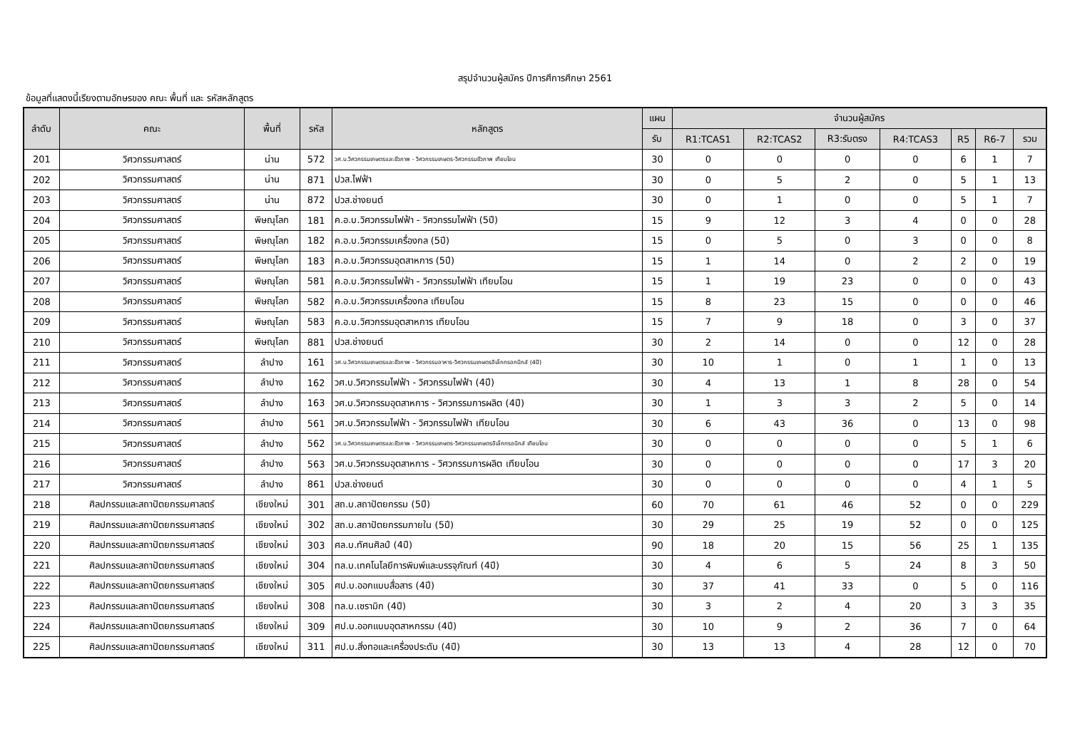สรุปจำนวนผู้สมัคร ปีการศึการศึกษา 2561
ข้อมูลที่แสดงนี้เรียงตามอักษรของ คณะ พื้นที่ และ รหัสหลักสูตร
| ลำดับ | คณะ | พื้นที่ | รหัส | หลักสูตร | แผน | จำนวนผู้สมัคร | | | | | | |
| --- | --- | --- | --- | --- | --- | --- | --- | --- | --- | --- | --- | --- |
| | | | | | รับ | R1:TCAS1 | R2:TCAS2 | R3:รับตรง | R4:TCAS3 | R5 | R6-7 | รวม |
| 201 | วิศวกรรมศาสตร์ | น่าน | 572 | วศ.บ.วิศวกรรมเกษตรและชีวภาพ - วิศวกรรมเกษตร-วิศวกรรมชีวภาพ เทียบโอน | 30 | 0 | 0 | 0 | 0 | 6 | 1 | 7 |
| 202 | วิศวกรรมศาสตร์ | น่าน | 871 | ปวส.ไฟฟ้า | 30 | 0 | 5 | 2 | 0 | 5 | 1 | 13 |
| 203 | วิศวกรรมศาสตร์ | น่าน | 872 | ปวส.ช่างยนต์ | 30 | 0 | 1 | 0 | 0 | 5 | 1 | 7 |
| 204 | วิศวกรรมศาสตร์ | พิษณุโลก | 181 | ค.อ.บ.วิศวกรรมไฟฟ้า - วิศวกรรมไฟฟ้า (5ปี) | 15 | 9 | 12 | 3 | 4 | 0 | 0 | 28 |
| 205 | วิศวกรรมศาสตร์ | พิษณุโลก | 182 | ค.อ.บ.วิศวกรรมเครื่องกล (5ปี) | 15 | 0 | 5 | 0 | 3 | 0 | 0 | 8 |
| 206 | วิศวกรรมศาสตร์ | พิษณุโลก | 183 | ค.อ.บ.วิศวกรรมอุตสาหการ (5ปี) | 15 | 1 | 14 | 0 | 2 | 2 | 0 | 19 |
| 207 | วิศวกรรมศาสตร์ | พิษณุโลก | 581 | ค.อ.บ.วิศวกรรมไฟฟ้า - วิศวกรรมไฟฟ้า เทียบโอน | 15 | 1 | 19 | 23 | 0 | 0 | 0 | 43 |
| 208 | วิศวกรรมศาสตร์ | พิษณุโลก | 582 | ค.อ.บ.วิศวกรรมเครื่องกล เทียบโอน | 15 | 8 | 23 | 15 | 0 | 0 | 0 | 46 |
| 209 | วิศวกรรมศาสตร์ | พิษณุโลก | 583 | ค.อ.บ.วิศวกรรมอุตสาหการ เทียบโอน | 15 | 7 | 9 | 18 | 0 | 3 | 0 | 37 |
| 210 | วิศวกรรมศาสตร์ | พิษณุโลก | 881 | ปวส.ช่างยนต์ | 30 | 2 | 14 | 0 | 0 | 12 | 0 | 28 |
| 211 | วิศวกรรมศาสตร์ | ลำปาง | 161 | วศ.บ.วิศวกรรมเกษตรและชีวภาพ - วิศวกรรมอาหาร-วิศวกรรมเกษตรอิเล็กทรอกนิกส์ (4ปี) | 30 | 10 | 1 | 0 | 1 | 1 | 0 | 13 |
| 212 | วิศวกรรมศาสตร์ | ลำปาง | 162 | วศ.บ.วิศวกรรมไฟฟ้า - วิศวกรรมไฟฟ้า (4ปี) | 30 | 4 | 13 | 1 | 8 | 28 | 0 | 54 |
| 213 | วิศวกรรมศาสตร์ | ลำปาง | 163 | วศ.บ.วิศวกรรมอุตสาหการ - วิศวกรรมการผลิต (4ปี) | 30 | 1 | 3 | 3 | 2 | 5 | 0 | 14 |
| 214 | วิศวกรรมศาสตร์ | ลำปาง | 561 | วศ.บ.วิศวกรรมไฟฟ้า - วิศวกรรมไฟฟ้า เทียบโอน | 30 | 6 | 43 | 36 | 0 | 13 | 0 | 98 |
| 215 | วิศวกรรมศาสตร์ | ลำปาง | 562 | วศ.บ.วิศวกรรมเกษตรและชีวภาพ - วิศวกรรมเกษตร-วิศวกรรมเกษตรอิเล็กทรอนิกส์ เทียบโอน | 30 | 0 | 0 | 0 | 0 | 5 | 1 | 6 |
| 216 | วิศวกรรมศาสตร์ | ลำปาง | 563 | วศ.บ.วิศวกรรมอุตสาหการ - วิศวกรรมการผลิต เทียบโอน | 30 | 0 | 0 | 0 | 0 | 17 | 3 | 20 |
| 217 | วิศวกรรมศาสตร์ | ลำปาง | 861 | ปวส.ช่างยนต์ | 30 | 0 | 0 | 0 | 0 | 4 | 1 | 5 |
| 218 | ศิลปกรรมและสถาปัตยกรรมศาสตร์ | เชียงใหม่ | 301 | สถ.บ.สถาปัตยกรรม (5ปี) | 60 | 70 | 61 | 46 | 52 | 0 | 0 | 229 |
| 219 | ศิลปกรรมและสถาปัตยกรรมศาสตร์ | เชียงใหม่ | 302 | สถ.บ.สถาปัตยกรรมภายใน (5ปี) | 30 | 29 | 25 | 19 | 52 | 0 | 0 | 125 |
| 220 | ศิลปกรรมและสถาปัตยกรรมศาสตร์ | เชียงใหม่ | 303 | ศล.บ.ทัศนศิลป์ (4ปี) | 90 | 18 | 20 | 15 | 56 | 25 | 1 | 135 |
| 221 | ศิลปกรรมและสถาปัตยกรรมศาสตร์ | เชียงใหม่ | 304 | ทล.บ.เทคโนโลยีการพิมพ์และบรรจุภัณฑ์ (4ปี) | 30 | 4 | 6 | 5 | 24 | 8 | 3 | 50 |
| 222 | ศิลปกรรมและสถาปัตยกรรมศาสตร์ | เชียงใหม่ | 305 | ศป.บ.ออกแบบสื่อสาร (4ปี) | 30 | 37 | 41 | 33 | 0 | 5 | 0 | 116 |
| 223 | ศิลปกรรมและสถาปัตยกรรมศาสตร์ | เชียงใหม่ | 308 | ทล.บ.เซรามิก (4ปี) | 30 | 3 | 2 | 4 | 20 | 3 | 3 | 35 |
| 224 | ศิลปกรรมและสถาปัตยกรรมศาสตร์ | เชียงใหม่ | 309 | ศป.บ.ออกแบบอุตสาหกรรม (4ปี) | 30 | 10 | 9 | 2 | 36 | 7 | 0 | 64 |
| 225 | ศิลปกรรมและสถาปัตยกรรมศาสตร์ | เชียงใหม่ | 311 | ศป.บ.สิ่งทอและเครื่องประดับ (4ปี) | 30 | 13 | 13 | 4 | 28 | 12 | 0 | 70 |